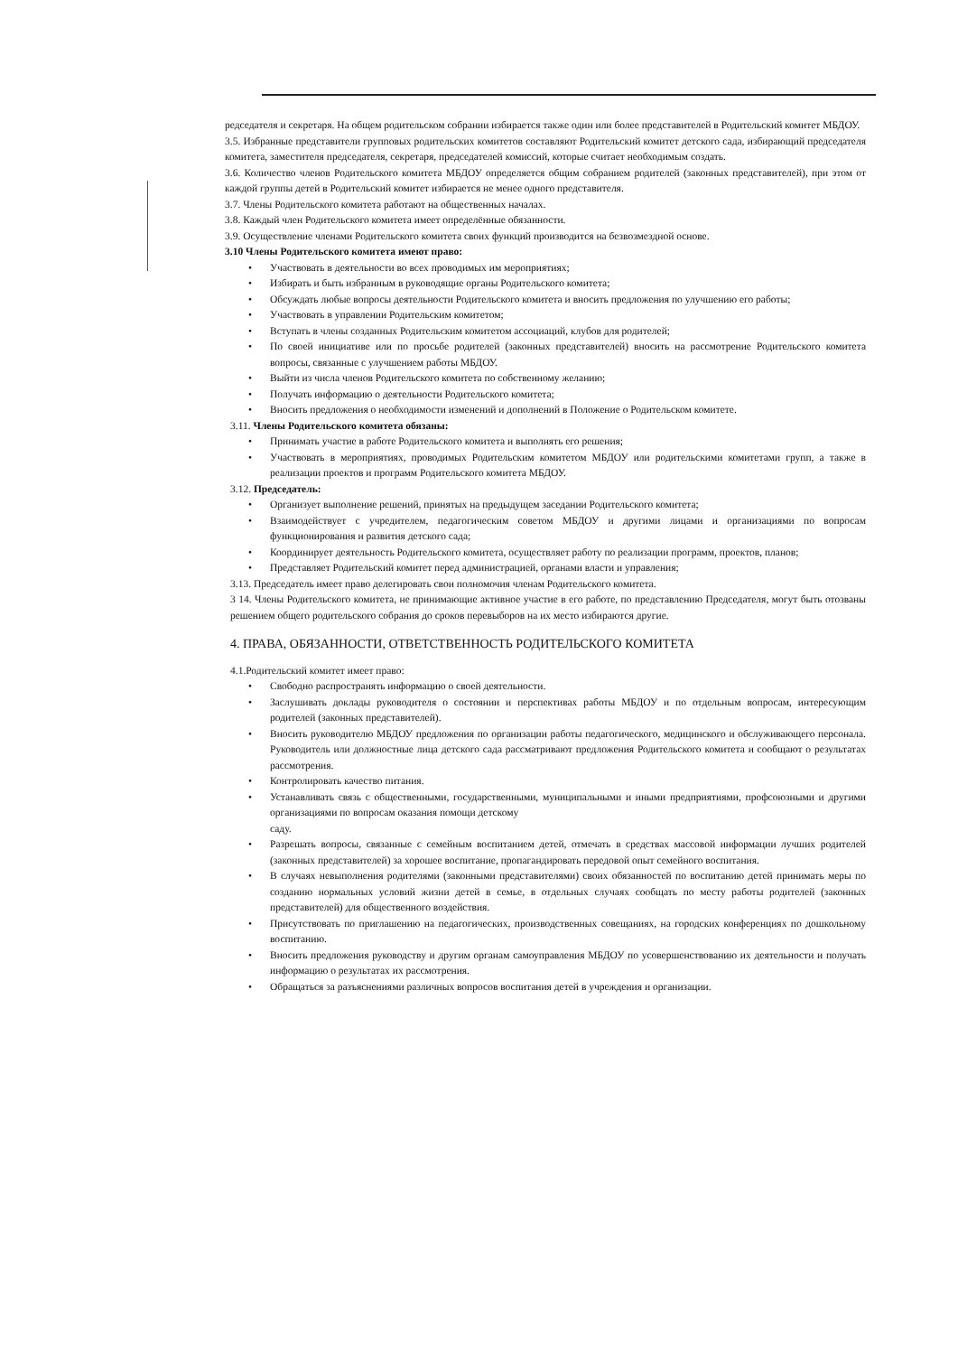редседателя и секретаря. На общем родительском собрании избирается также один или более представителей в Родительский комитет МБДОУ.
3.5. Избранные представители групповых родительских комитетов составляют Родительский комитет детского сада, избирающий председателя комитета, заместителя председателя, секретаря, председателей комиссий, которые считает необходимым создать.
3.6. Количество членов Родительского комитета МБДОУ определяется общим собранием родителей (законных представителей), при этом от каждой группы детей в Родительский комитет избирается не менее одного представителя.
3.7. Члены Родительского комитета работают на общественных началах.
3.8. Каждый член Родительского комитета имеет определённые обязанности.
3.9. Осуществление членами Родительского комитета своих функций производится на безвозмездной основе.
3.10 Члены Родительского комитета имеют право:
• Участвовать в деятельности во всех проводимых им мероприятиях;
• Избирать и быть избранным в руководящие органы Родительского комитета;
• Обсуждать любые вопросы деятельности Родительского комитета и вносить предложения по улучшению его работы;
• Участвовать в управлении Родительским комитетом;
• Вступать в члены созданных Родительским комитетом ассоциаций, клубов для родителей;
• По своей инициативе или по просьбе родителей (законных представителей) вносить на рассмотрение Родительского комитета вопросы, связанные с улучшением работы МБДОУ.
• Выйти из числа членов Родительского комитета по собственному желанию;
• Получать информацию о деятельности Родительского комитета;
• Вносить предложения о необходимости изменений и дополнений в Положение о Родительском комитете.
3.11. Члены Родительского комитета обязаны:
• Принимать участие в работе Родительского комитета и выполнять его решения;
• Участвовать в мероприятиях, проводимых Родительским комитетом МБДОУ или родительскими комитетами групп, а также в реализации проектов и программ Родительского комитета МБДОУ.
3.12. Председатель:
• Организует выполнение решений, принятых на предыдущем заседании Родительского комитета;
• Взаимодействует с учредителем, педагогическим советом МБДОУ и другими лицами и организациями по вопросам функционирования и развития детского сада;
• Координирует деятельность Родительского комитета, осуществляет работу по реализации программ, проектов, планов;
• Представляет Родительский комитет перед администрацией, органами власти и управления;
3.13. Председатель имеет право делегировать свои полномочия членам Родительского комитета.
3 14. Члены Родительского комитета, не принимающие активное участие в его работе, по представлению Председателя, могут быть отозваны решением общего родительского собрания до сроков перевыборов на их место избираются другие.
4. ПРАВА, ОБЯЗАННОСТИ, ОТВЕТСТВЕННОСТЬ РОДИТЕЛЬСКОГО КОМИТЕТА
4.1.Родительский комитет имеет право:
• Свободно распространять информацию о своей деятельности.
• Заслушивать доклады руководителя о состоянии и перспективах работы МБДОУ и по отдельным вопросам, интересующим родителей (законных представителей).
• Вносить руководителю МБДОУ предложения по организации работы педагогического, медицинского и обслуживающего персонала. Руководитель или должностные лица детского сада рассматривают предложения Родительского комитета и сообщают о результатах рассмотрения.
• Контролировать качество питания.
• Устанавливать связь с общественными, государственными, муниципальными и иными предприятиями, профсоюзными и другими организациями по вопросам оказания помощи детскому
саду.
• Разрешать вопросы, связанные с семейным воспитанием детей, отмечать в средствах массовой информации лучших родителей (законных представителей) за хорошее воспитание, пропагандировать передовой опыт семейного воспитания.
• В случаях невыполнения родителями (законными представителями) своих обязанностей по воспитанию детей принимать меры по созданию нормальных условий жизни детей в семье, в отдельных случаях сообщать по месту работы родителей (законных представителей) для общественного воздействия.
• Присутствовать по приглашению на педагогических, производственных совещаниях, на городских конференциях по дошкольному воспитанию.
• Вносить предложения руководству и другим органам самоуправления МБДОУ по усовершенствованию их деятельности и получать информацию о результатах их рассмотрения.
• Обращаться за разъяснениями различных вопросов воспитания детей в учреждения и организации.